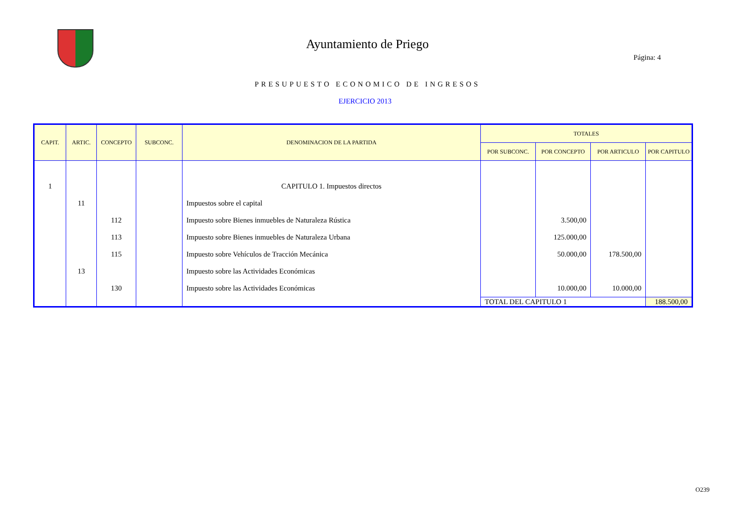Ayuntamiento de Priego
Página: 4
PRESUPUESTO ECONOMICO DE INGRESOS
EJERCICIO 2013
| CAPIT. | ARTIC. | CONCEPTO | SUBCONC. | DENOMINACION DE LA PARTIDA | TOTALES | | | |
| --- | --- | --- | --- | --- | --- | --- | --- | --- |
| | | | | | POR SUBCONC. | POR CONCEPTO | POR ARTICULO | POR CAPITULO |
| 1 | | | | CAPITULO 1. Impuestos directos | | | | |
| | 11 | | | Impuestos sobre el capital | | | | |
| | | 112 | | Impuesto sobre Bienes inmuebles de Naturaleza Rústica | | 3.500,00 | | |
| | | 113 | | Impuesto sobre Bienes inmuebles de Naturaleza Urbana | | 125.000,00 | | |
| | | 115 | | Impuesto sobre Vehículos de Tracción Mecánica | | 50.000,00 | 178.500,00 | |
| | 13 | | | Impuesto sobre las Actividades Económicas | | | | |
| | | 130 | | Impuesto sobre las Actividades Económicas | | 10.000,00 | 10.000,00 | |
| | | | | | TOTAL DEL CAPITULO 1 | | | 188.500,00 |
O239